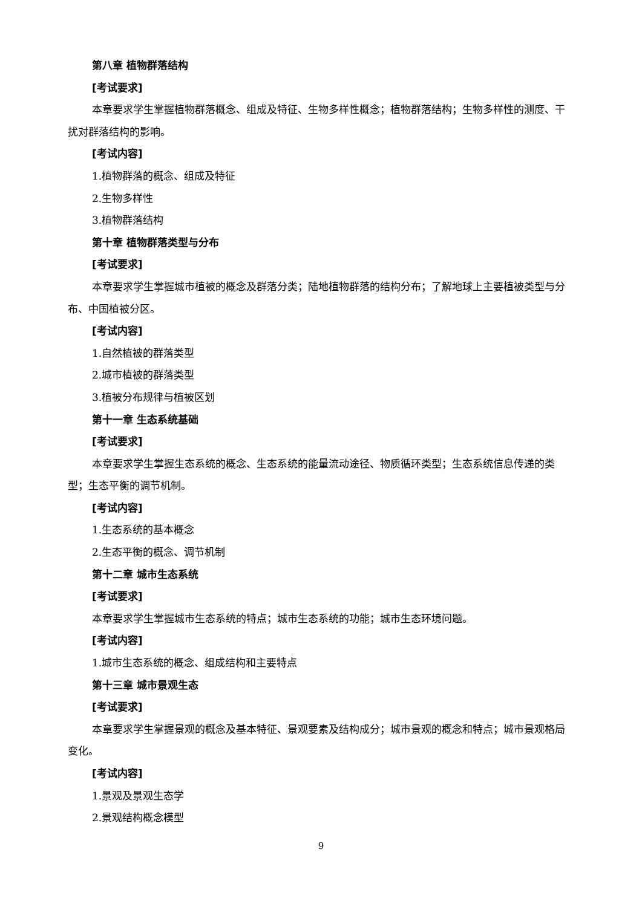第八章 植物群落结构
[考试要求]
本章要求学生掌握植物群落概念、组成及特征、生物多样性概念；植物群落结构；生物多样性的测度、干扰对群落结构的影响。
[考试内容]
1.植物群落的概念、组成及特征
2.生物多样性
3.植物群落结构
第十章 植物群落类型与分布
[考试要求]
本章要求学生掌握城市植被的概念及群落分类；陆地植物群落的结构分布；了解地球上主要植被类型与分布、中国植被分区。
[考试内容]
1.自然植被的群落类型
2.城市植被的群落类型
3.植被分布规律与植被区划
第十一章 生态系统基础
[考试要求]
本章要求学生掌握生态系统的概念、生态系统的能量流动途径、物质循环类型；生态系统信息传递的类型；生态平衡的调节机制。
[考试内容]
1.生态系统的基本概念
2.生态平衡的概念、调节机制
第十二章 城市生态系统
[考试要求]
本章要求学生掌握城市生态系统的特点；城市生态系统的功能；城市生态环境问题。
[考试内容]
1.城市生态系统的概念、组成结构和主要特点
第十三章 城市景观生态
[考试要求]
本章要求学生掌握景观的概念及基本特征、景观要素及结构成分；城市景观的概念和特点；城市景观格局变化。
[考试内容]
1.景观及景观生态学
2.景观结构概念模型
9